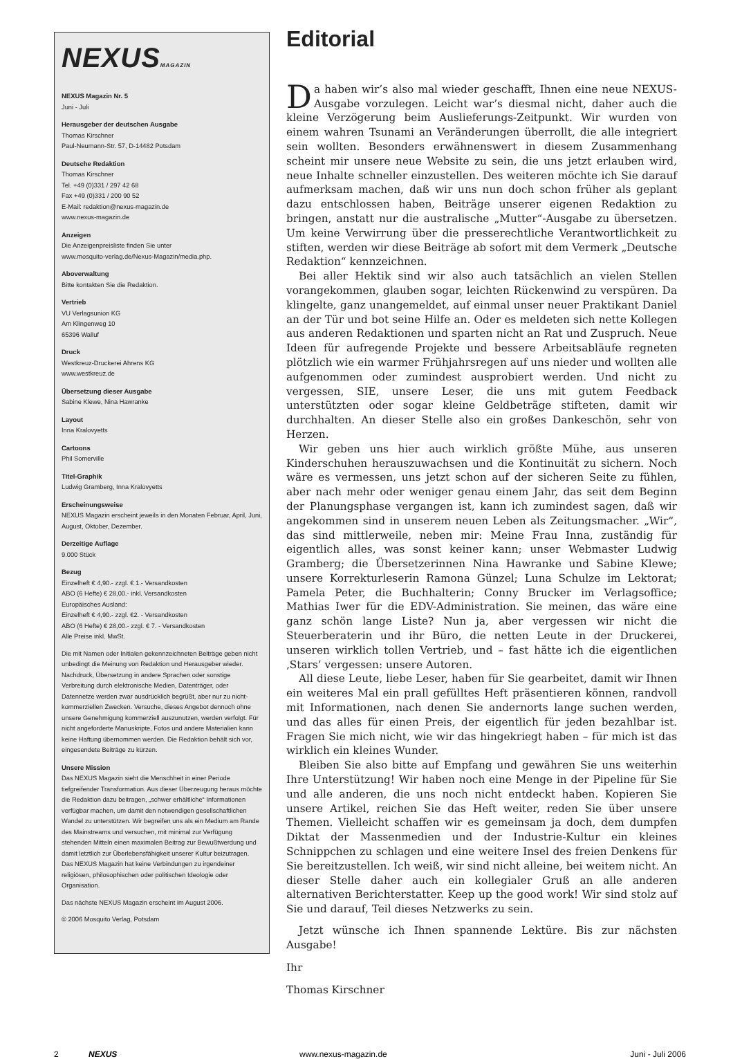NEXUSMAGAZIN
NEXUS Magazin Nr. 5
Juni - Juli
Herausgeber der deutschen Ausgabe
Thomas Kirschner
Paul-Neumann-Str. 57, D-14482 Potsdam
Deutsche Redaktion
Thomas Kirschner
Tel. +49 (0)331 / 297 42 68
Fax +49 (0)331 / 200 90 52
E-Mail: redaktion@nexus-magazin.de
www.nexus-magazin.de
Anzeigen
Die Anzeigenpreisliste finden Sie unter
www.mosquito-verlag.de/Nexus-Magazin/media.php.
Aboverwaltung
Bitte kontakten Sie die Redaktion.
Vertrieb
VU Verlagsunion KG
Am Klingenweg 10
65396 Walluf
Druck
Westkreuz-Druckerei Ahrens KG
www.westkreuz.de
Übersetzung dieser Ausgabe
Sabine Klewe, Nina Hawranke
Layout
Inna Kralovyetts
Cartoons
Phil Somerville
Titel-Graphik
Ludwig Gramberg, Inna Kralovyetts
Erscheinungsweise
NEXUS Magazin erscheint jeweils in den Monaten Februar, April, Juni, August, Oktober, Dezember.
Derzeitige Auflage
9.000 Stück
Bezug
Einzelheft € 4,90.- zzgl. € 1.- Versandkosten
ABO (6 Hefte) € 28,00.- inkl. Versandkosten
Europäisches Ausland:
Einzelheft € 4,90.- zzgl. €2. - Versandkosten
ABO (6 Hefte) € 28,00.- zzgl. € 7. - Versandkosten
Alle Preise inkl. MwSt.
Die mit Namen oder Initialen gekennzeichneten Beiträge geben nicht unbedingt die Meinung von Redaktion und Herausgeber wieder. Nachdruck, Übersetzung in andere Sprachen oder sonstige Verbreitung durch elektronische Medien, Datenträger, oder Datennetze werden zwar ausdrücklich begrüßt, aber nur zu nicht-kommerziellen Zwecken. Versuche, dieses Angebot dennoch ohne unsere Genehmigung kommerziell auszunutzen, werden verfolgt. Für nicht angeforderte Manuskripte, Fotos und andere Materialien kann keine Haftung übernommen werden. Die Redaktion behält sich vor, eingesendete Beiträge zu kürzen.
Unsere Mission
Das NEXUS Magazin sieht die Menschheit in einer Periode tiefgreifender Transformation. Aus dieser Überzeugung heraus möchte die Redaktion dazu beitragen, „schwer erhältliche“ Informationen verfügbar machen, um damit den notwendigen gesellschaftlichen Wandel zu unterstützen. Wir begreifen uns als ein Medium am Rande des Mainstreams und versuchen, mit minimal zur Verfügung stehenden Mitteln einen maximalen Beitrag zur Bewußtwerdung und damit letztlich zur Überlebensfähigkeit unserer Kultur beizutragen. Das NEXUS Magazin hat keine Verbindungen zu irgendeiner religiösen, philosophischen oder politischen Ideologie oder Organisation.
Das nächste NEXUS Magazin erscheint im August 2006.
© 2006 Mosquito Verlag, Potsdam
Editorial
Da haben wir’s also mal wieder geschafft, Ihnen eine neue NEXUS-Ausgabe vorzulegen. Leicht war’s diesmal nicht, daher auch die kleine Verzögerung beim Auslieferungs-Zeitpunkt. Wir wurden von einem wahren Tsunami an Veränderungen überrollt, die alle integriert sein wollten. Besonders erwähnenswert in diesem Zusammenhang scheint mir unsere neue Website zu sein, die uns jetzt erlauben wird, neue Inhalte schneller einzustellen. Des weiteren möchte ich Sie darauf aufmerksam machen, daß wir uns nun doch schon früher als geplant dazu entschlossen haben, Beiträge unserer eigenen Redaktion zu bringen, anstatt nur die australische „Mutter“-Ausgabe zu übersetzen. Um keine Verwirrung über die presserechtliche Verantwortlichkeit zu stiften, werden wir diese Beiträge ab sofort mit dem Vermerk „Deutsche Redaktion“ kennzeichnen.
Bei aller Hektik sind wir also auch tatsächlich an vielen Stellen vorangekommen, glauben sogar, leichten Rückenwind zu verspüren. Da klingelte, ganz unangemeldet, auf einmal unser neuer Praktikant Daniel an der Tür und bot seine Hilfe an. Oder es meldeten sich nette Kollegen aus anderen Redaktionen und sparten nicht an Rat und Zuspruch. Neue Ideen für aufregende Projekte und bessere Arbeitsabläufe regneten plötzlich wie ein warmer Frühjahrsregen auf uns nieder und wollten alle aufgenommen oder zumindest ausprobiert werden. Und nicht zu vergessen, SIE, unsere Leser, die uns mit gutem Feedback unterstützten oder sogar kleine Geldbeträge stifteten, damit wir durchhalten. An dieser Stelle also ein großes Dankeschön, sehr von Herzen.
Wir geben uns hier auch wirklich größte Mühe, aus unseren Kinderschuhen herauszuwachsen und die Kontinuität zu sichern. Noch wäre es vermessen, uns jetzt schon auf der sicheren Seite zu fühlen, aber nach mehr oder weniger genau einem Jahr, das seit dem Beginn der Planungsphase vergangen ist, kann ich zumindest sagen, daß wir angekommen sind in unserem neuen Leben als Zeitungsmacher. „Wir“, das sind mittlerweile, neben mir: Meine Frau Inna, zuständig für eigentlich alles, was sonst keiner kann; unser Webmaster Ludwig Gramberg; die Übersetzerinnen Nina Hawranke und Sabine Klewe; unsere Korrekturleserin Ramona Günzel; Luna Schulze im Lektorat; Pamela Peter, die Buchhalterin; Conny Brucker im Verlagsoffice; Mathias Iwer für die EDV-Administration. Sie meinen, das wäre eine ganz schön lange Liste? Nun ja, aber vergessen wir nicht die Steuerberaterin und ihr Büro, die netten Leute in der Druckerei, unseren wirklich tollen Vertrieb, und – fast hätte ich die eigentlichen ‚Stars’ vergessen: unsere Autoren.
All diese Leute, liebe Leser, haben für Sie gearbeitet, damit wir Ihnen ein weiteres Mal ein prall gefülltes Heft präsentieren können, randvoll mit Informationen, nach denen Sie andernorts lange suchen werden, und das alles für einen Preis, der eigentlich für jeden bezahlbar ist. Fragen Sie mich nicht, wie wir das hingekriegt haben – für mich ist das wirklich ein kleines Wunder.
Bleiben Sie also bitte auf Empfang und gewähren Sie uns weiterhin Ihre Unterstützung! Wir haben noch eine Menge in der Pipeline für Sie und alle anderen, die uns noch nicht entdeckt haben. Kopieren Sie unsere Artikel, reichen Sie das Heft weiter, reden Sie über unsere Themen. Vielleicht schaffen wir es gemeinsam ja doch, dem dumpfen Diktat der Massenmedien und der Industrie-Kultur ein kleines Schnippchen zu schlagen und eine weitere Insel des freien Denkens für Sie bereitzustellen. Ich weiß, wir sind nicht alleine, bei weitem nicht. An dieser Stelle daher auch ein kollegialer Gruß an alle anderen alternativen Berichterstatter. Keep up the good work! Wir sind stolz auf Sie und darauf, Teil dieses Netzwerks zu sein.
Jetzt wünsche ich Ihnen spannende Lektüre. Bis zur nächsten Ausgabe!
Ihr
Thomas Kirschner
2 NEXUS www.nexus-magazin.de Juni - Juli 2006